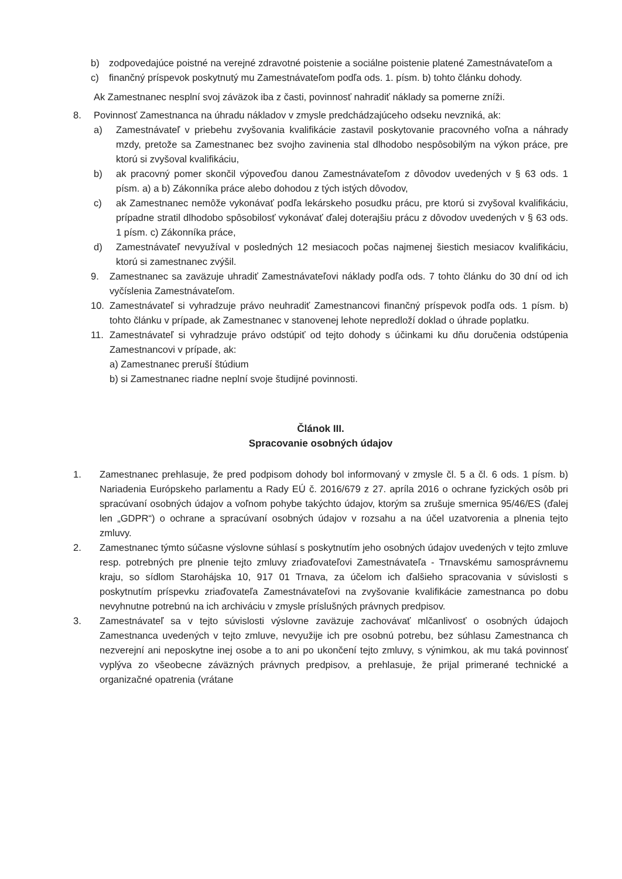b) zodpovedajúce poistné na verejné zdravotné poistenie a sociálne poistenie platené Zamestnávateľom a
c) finančný príspevok poskytnutý mu Zamestnávateľom podľa ods. 1. písm. b) tohto článku dohody.
Ak Zamestnanec nesplní svoj záväzok iba z časti, povinnosť nahradiť náklady sa pomerne zníži.
8. Povinnosť Zamestnanca na úhradu nákladov v zmysle predchádzajúceho odseku nevzniká, ak:
a) Zamestnávateľ v priebehu zvyšovania kvalifikácie zastavil poskytovanie pracovného voľna a náhrady mzdy, pretože sa Zamestnanec bez svojho zavinenia stal dlhodobo nespôsobilým na výkon práce, pre ktorú si zvyšoval kvalifikáciu,
b) ak pracovný pomer skončil výpoveďou danou Zamestnávateľom z dôvodov uvedených v § 63 ods. 1 písm. a) a b) Zákonníka práce alebo dohodou z tých istých dôvodov,
c) ak Zamestnanec nemôže vykonávať podľa lekárskeho posudku prácu, pre ktorú si zvyšoval kvalifikáciu, prípadne stratil dlhodobo spôsobilosť vykonávať ďalej doterajšiu prácu z dôvodov uvedených v § 63 ods. 1 písm. c) Zákonníka práce,
d) Zamestnávateľ nevyužíval v posledných 12 mesiacoch počas najmenej šiestich mesiacov kvalifikáciu, ktorú si zamestnanec zvýšil.
9. Zamestnanec sa zaväzuje uhradiť Zamestnávateľovi náklady podľa ods. 7 tohto článku do 30 dní od ich vyčíslenia Zamestnávateľom.
10. Zamestnávateľ si vyhradzuje právo neuhradiť Zamestnancovi finančný príspevok podľa ods. 1 písm. b) tohto článku v prípade, ak Zamestnanec v stanovenej lehote nepredloží doklad o úhrade poplatku.
11. Zamestnávateľ si vyhradzuje právo odstúpiť od tejto dohody s účinkami ku dňu doručenia odstúpenia Zamestnancovi v prípade, ak:
a) Zamestnanec preruší štúdium
b) si Zamestnanec riadne neplní svoje študijné povinnosti.
Článok III.
Spracovanie osobných údajov
1. Zamestnanec prehlasuje, že pred podpisom dohody bol informovaný v zmysle čl. 5 a čl. 6 ods. 1 písm. b) Nariadenia Európskeho parlamentu a Rady EÚ č. 2016/679 z 27. apríla 2016 o ochrane fyzických osôb pri spracúvaní osobných údajov a voľnom pohybe takýchto údajov, ktorým sa zrušuje smernica 95/46/ES (ďalej len „GDPR“) o ochrane a spracúvaní osobných údajov v rozsahu a na účel uzatvorenia a plnenia tejto zmluvy.
2. Zamestnanec týmto súčasne výslovne súhlasí s poskytnutím jeho osobných údajov uvedených v tejto zmluve resp. potrebných pre plnenie tejto zmluvy zriaďovateľovi Zamestnávateľa - Trnavskému samosprávnemu kraju, so sídlom Starohájska 10, 917 01 Trnava, za účelom ich ďalšieho spracovania v súvislosti s poskytnutím príspevku zriaďovateľa Zamestnávateľovi na zvyšovanie kvalifikácie zamestnanca po dobu nevyhnutne potrebnú na ich archiváciu v zmysle príslušných právnych predpisov.
3. Zamestnávateľ sa v tejto súvislosti výslovne zaväzuje zachovávať mlčanlivosť o osobných údajoch Zamestnanca uvedených v tejto zmluve, nevyužije ich pre osobnú potrebu, bez súhlasu Zamestnanca ch nezverejní ani neposkytne inej osobe a to ani po ukončení tejto zmluvy, s výnimkou, ak mu taká povinnosť vyplýva zo všeobecne záväzných právnych predpisov, a prehlasuje, že prijal primerané technické a organizačné opatrenia (vrátane